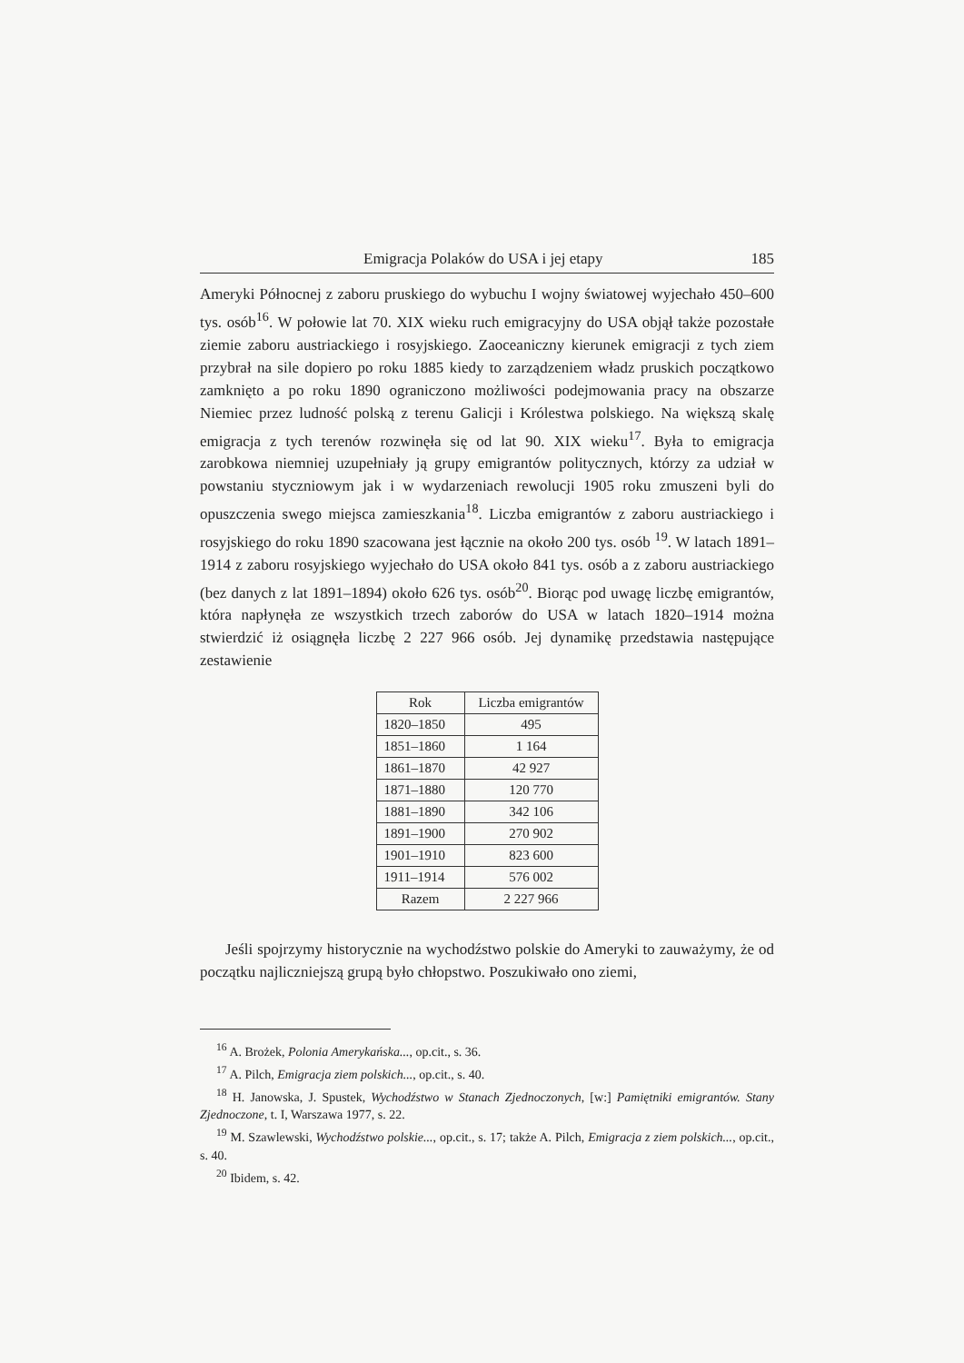Emigracja Polaków do USA i jej etapy 185
Ameryki Północnej z zaboru pruskiego do wybuchu I wojny światowej wyjechało 450–600 tys. osób<sup>16</sup>. W połowie lat 70. XIX wieku ruch emigracyjny do USA objął także pozostałe ziemie zaboru austriackiego i rosyjskiego. Zaoceaniczny kierunek emigracji z tych ziem przybrał na sile dopiero po roku 1885 kiedy to zarządzeniem władz pruskich początkowo zamknięto a po roku 1890 ograniczono możliwości podejmowania pracy na obszarze Niemiec przez ludność polską z terenu Galicji i Królestwa polskiego. Na większą skalę emigracja z tych terenów rozwinęła się od lat 90. XIX wieku<sup>17</sup>. Była to emigracja zarobkowa niemniej uzupełniały ją grupy emigrantów politycznych, którzy za udział w powstaniu styczniowym jak i w wydarzeniach rewolucji 1905 roku zmuszeni byli do opuszczenia swego miejsca zamieszkania<sup>18</sup>. Liczba emigrantów z zaboru austriackiego i rosyjskiego do roku 1890 szacowana jest łącznie na około 200 tys. osób <sup>19</sup>. W latach 1891–1914 z zaboru rosyjskiego wyjechało do USA około 841 tys. osób a z zaboru austriackiego (bez danych z lat 1891–1894) około 626 tys. osób<sup>20</sup>. Biorąc pod uwagę liczbę emigrantów, która napłynęła ze wszystkich trzech zaborów do USA w latach 1820–1914 można stwierdzić iż osiągnęła liczbę 2 227 966 osób. Jej dynamikę przedstawia następujące zestawienie
| Rok | Liczba emigrantów |
| --- | --- |
| 1820–1850 | 495 |
| 1851–1860 | 1 164 |
| 1861–1870 | 42 927 |
| 1871–1880 | 120 770 |
| 1881–1890 | 342 106 |
| 1891–1900 | 270 902 |
| 1901–1910 | 823 600 |
| 1911–1914 | 576 002 |
| Razem | 2 227 966 |
Jeśli spojrzymy historycznie na wychodźstwo polskie do Ameryki to zauważymy, że od początku najliczniejszą grupą było chłopstwo. Poszukiwało ono ziemi,
<sup>16</sup> A. Brożek, Polonia Amerykańska..., op.cit., s. 36.
<sup>17</sup> A. Pilch, Emigracja ziem polskich..., op.cit., s. 40.
<sup>18</sup> H. Janowska, J. Spustek, Wychodźstwo w Stanach Zjednoczonych, [w:] Pamiętniki emigrantów. Stany Zjednoczone, t. I, Warszawa 1977, s. 22.
<sup>19</sup> M. Szawlewski, Wychodźstwo polskie..., op.cit., s. 17; także A. Pilch, Emigracja z ziem polskich..., op.cit., s. 40.
<sup>20</sup> Ibidem, s. 42.